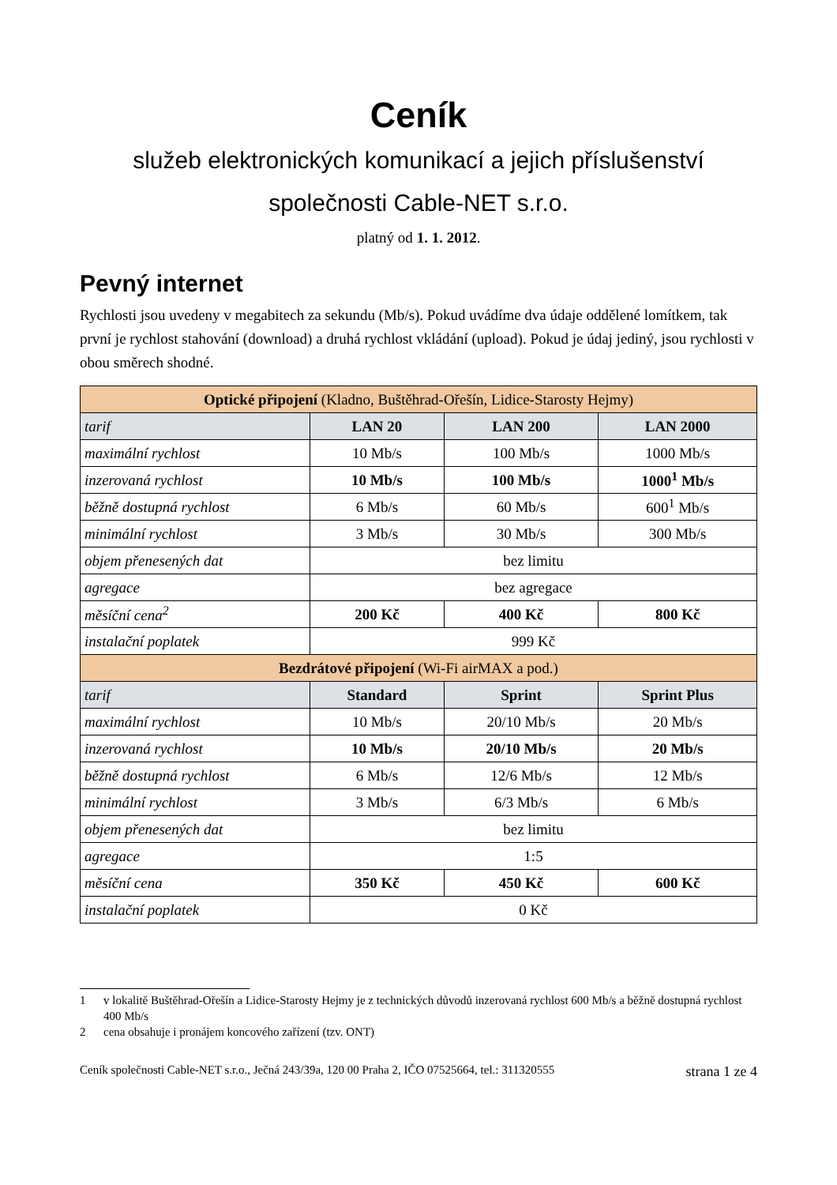Ceník
služeb elektronických komunikací a jejich příslušenství
společnosti Cable-NET s.r.o.
platný od 1. 1. 2012.
Pevný internet
Rychlosti jsou uvedeny v megabitech za sekundu (Mb/s). Pokud uvádíme dva údaje oddělené lomítkem, tak první je rychlost stahování (download) a druhá rychlost vkládání (upload). Pokud je údaj jediný, jsou rychlosti v obou směrech shodné.
| Optické připojení (Kladno, Buštěhrad-Ořešín, Lidice-Starosty Hejmy) | | | |
| --- | --- | --- | --- |
| tarif | LAN 20 | LAN 200 | LAN 2000 |
| maximální rychlost | 10 Mb/s | 100 Mb/s | 1000 Mb/s |
| inzerovaná rychlost | 10 Mb/s | 100 Mb/s | 1000<sup>1</sup> Mb/s |
| běžně dostupná rychlost | 6 Mb/s | 60 Mb/s | 600<sup>1</sup> Mb/s |
| minimální rychlost | 3 Mb/s | 30 Mb/s | 300 Mb/s |
| objem přenesených dat | bez limitu | | |
| agregace | bez agregace | | |
| měsíční cena<sup>2</sup> | 200 Kč | 400 Kč | 800 Kč |
| instalační poplatek | 999 Kč | | |
| Bezdrátové připojení (Wi-Fi airMAX a pod.) | | | |
| tarif | Standard | Sprint | Sprint Plus |
| maximální rychlost | 10 Mb/s | 20/10 Mb/s | 20 Mb/s |
| inzerovaná rychlost | 10 Mb/s | 20/10 Mb/s | 20 Mb/s |
| běžně dostupná rychlost | 6 Mb/s | 12/6 Mb/s | 12 Mb/s |
| minimální rychlost | 3 Mb/s | 6/3 Mb/s | 6 Mb/s |
| objem přenesených dat | bez limitu | | |
| agregace | 1:5 | | |
| měsíční cena | 350 Kč | 450 Kč | 600 Kč |
| instalační poplatek | 0 Kč | | |
1 v lokalitě Buštěhrad-Ořešín a Lidice-Starosty Hejmy je z technických důvodů inzerovaná rychlost 600 Mb/s a běžně dostupná rychlost 400 Mb/s
2 cena obsahuje i pronájem koncového zařízení (tzv. ONT)
Ceník společnosti Cable-NET s.r.o., Ječná 243/39a, 120 00 Praha 2, IČO 07525664, tel.: 311320555 strana 1 ze 4